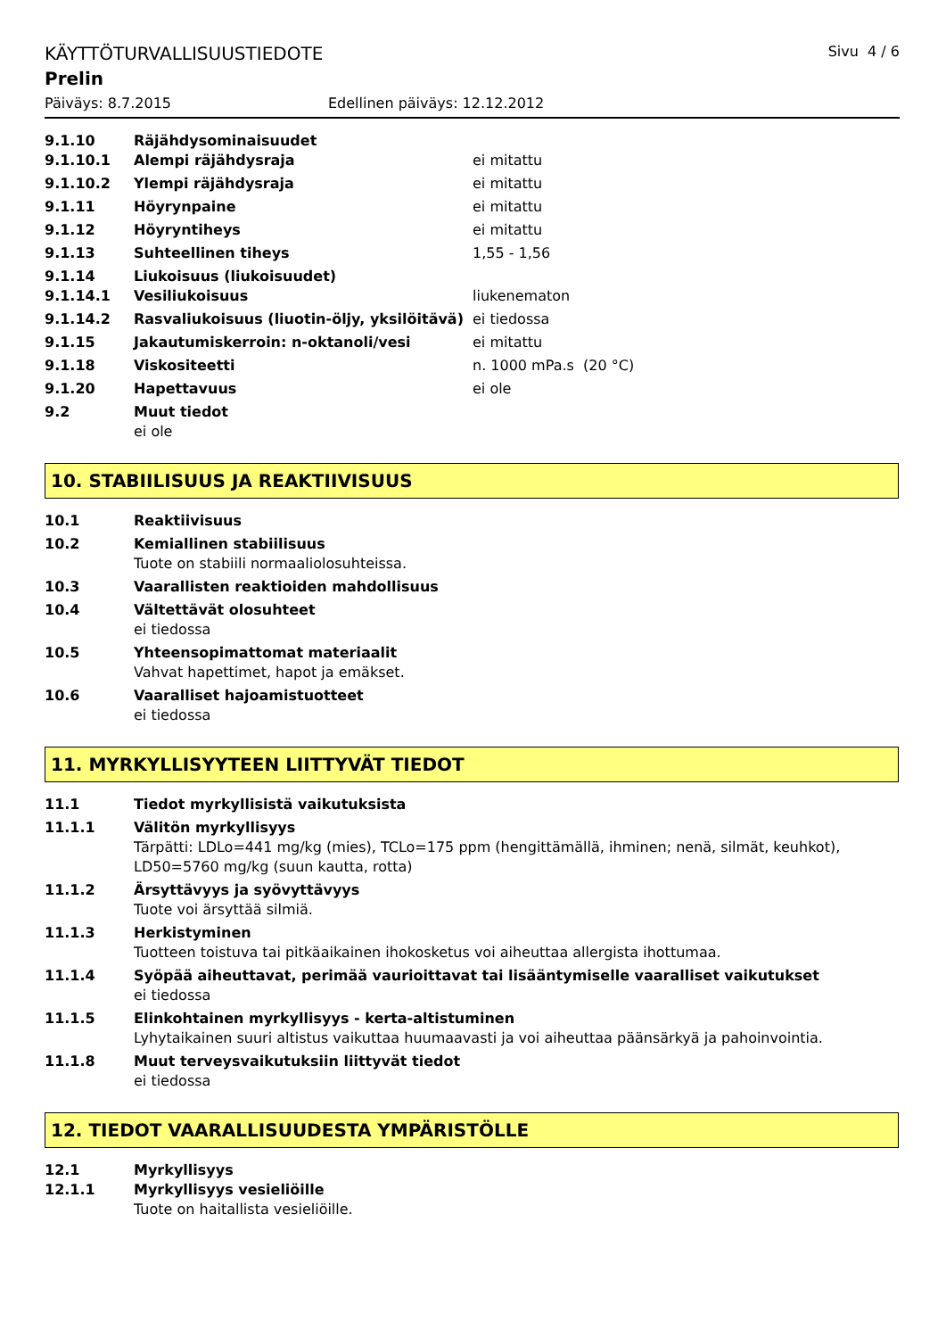KÄYTTÖTURVALLISUUSTIEDOTE Sivu 4 / 6
Prelin
Päiväys: 8.7.2015 Edellinen päiväys: 12.12.2012
9.1.10 Räjähdysominaisuudet
9.1.10.1 Alempi räjähdysraja ei mitattu
9.1.10.2 Ylempi räjähdysraja ei mitattu
9.1.11 Höyrynpaine ei mitattu
9.1.12 Höyryntiheys ei mitattu
9.1.13 Suhteellinen tiheys 1,55 - 1,56
9.1.14 Liukoisuus (liukoisuudet)
9.1.14.1 Vesiliukoisuus liukenematon
9.1.14.2 Rasvaliukoisuus (liuotin-öljy, yksilöitävä) ei tiedossa
9.1.15 Jakautumiskerroin: n-oktanoli/vesi ei mitattu
9.1.18 Viskositeetti n. 1000 mPa.s (20 °C)
9.1.20 Hapettavuus ei ole
9.2 Muut tiedot
ei ole
10. STABIILISUUS JA REAKTIIVISUUS
10.1 Reaktiivisuus
10.2 Kemiallinen stabiilisuus
Tuote on stabiili normaaliolosuhteissa.
10.3 Vaarallisten reaktioiden mahdollisuus
10.4 Vältettävät olosuhteet
ei tiedossa
10.5 Yhteensopimattomat materiaalit
Vahvat hapettimet, hapot ja emäkset.
10.6 Vaaralliset hajoamistuotteet
ei tiedossa
11. MYRKYLLISYYTEEN LIITTYVÄT TIEDOT
11.1 Tiedot myrkyllisistä vaikutuksista
11.1.1 Välitön myrkyllisyys
Tärpätti: LDLo=441 mg/kg (mies), TCLo=175 ppm (hengittämällä, ihminen; nenä, silmät, keuhkot), LD50=5760 mg/kg (suun kautta, rotta)
11.1.2 Ärsyttävyys ja syövyttävyys
Tuote voi ärsyttää silmiä.
11.1.3 Herkistyminen
Tuotteen toistuva tai pitkäaikainen ihokosketus voi aiheuttaa allergista ihottumaa.
11.1.4 Syöpää aiheuttavat, perimää vaurioittavat tai lisääntymiselle vaaralliset vaikutukset
ei tiedossa
11.1.5 Elinkohtainen myrkyllisyys - kerta-altistuminen
Lyhytaikainen suuri altistus vaikuttaa huumaavasti ja voi aiheuttaa päänsärkyä ja pahoinvointia.
11.1.8 Muut terveysvaikutuksiin liittyvät tiedot
ei tiedossa
12. TIEDOT VAARALLISUUDESTA YMPÄRISTÖLLE
12.1 Myrkyllisyys
12.1.1 Myrkyllisyys vesieliöille
Tuote on haitallista vesieliöille.